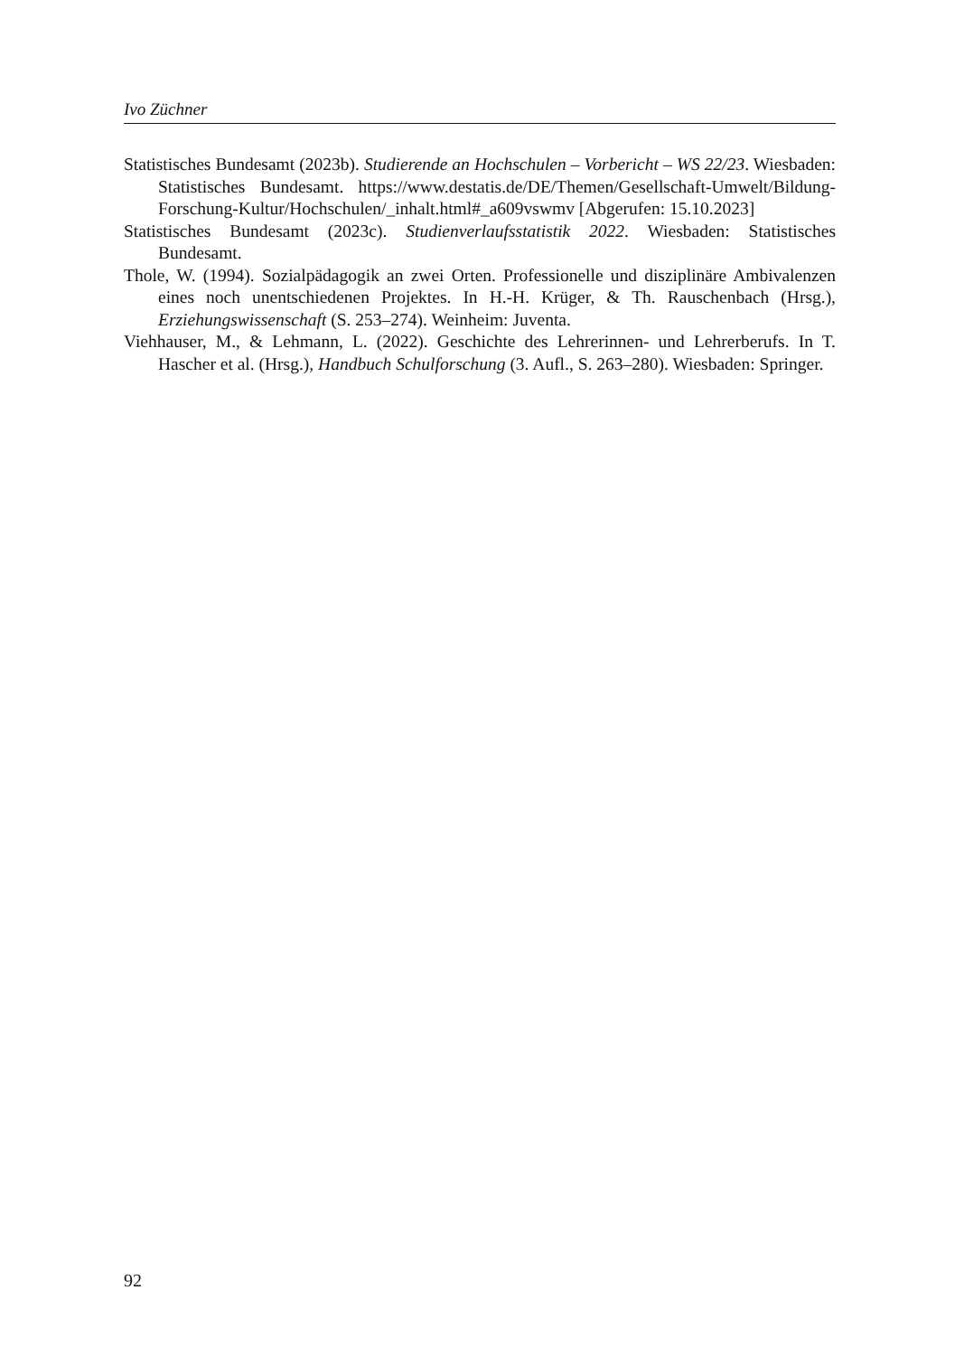Ivo Züchner
Statistisches Bundesamt (2023b). Studierende an Hochschulen – Vorbericht – WS 22/23. Wiesbaden: Statistisches Bundesamt. https://www.destatis.de/DE/Themen/Gesellschaft-Umwelt/Bildung-Forschung-Kultur/Hochschulen/_inhalt.html#_a609vswmv [Abgerufen: 15.10.2023]
Statistisches Bundesamt (2023c). Studienverlaufsstatistik 2022. Wiesbaden: Statistisches Bundesamt.
Thole, W. (1994). Sozialpädagogik an zwei Orten. Professionelle und disziplinäre Ambivalenzen eines noch unentschiedenen Projektes. In H.-H. Krüger, & Th. Rauschenbach (Hrsg.), Erziehungswissenschaft (S. 253–274). Weinheim: Juventa.
Viehhauser, M., & Lehmann, L. (2022). Geschichte des Lehrerinnen- und Lehrerberufs. In T. Hascher et al. (Hrsg.), Handbuch Schulforschung (3. Aufl., S. 263–280). Wiesbaden: Springer.
92